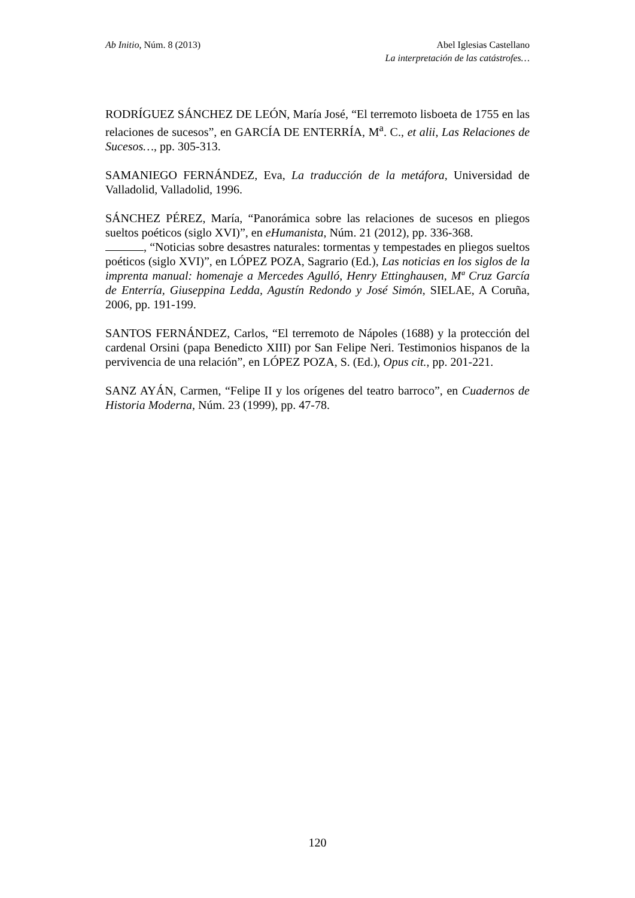Ab Initio, Núm. 8 (2013) Abel Iglesias Castellano
La interpretación de las catástrofes…
RODRÍGUEZ SÁNCHEZ DE LEÓN, María José, “El terremoto lisboeta de 1755 en las relaciones de sucesos”, en GARCÍA DE ENTERRÍA, M<sup>a</sup>. C., et alii, Las Relaciones de Sucesos…, pp. 305-313.
SAMANIEGO FERNÁNDEZ, Eva, La traducción de la metáfora, Universidad de Valladolid, Valladolid, 1996.
SÁNCHEZ PÉREZ, María, “Panorámica sobre las relaciones de sucesos en pliegos sueltos poéticos (siglo XVI)”, en eHumanista, Núm. 21 (2012), pp. 336-368.
, “Noticias sobre desastres naturales: tormentas y tempestades en pliegos sueltos poéticos (siglo XVI)”, en LÓPEZ POZA, Sagrario (Ed.), Las noticias en los siglos de la imprenta manual: homenaje a Mercedes Agulló, Henry Ettinghausen, Mª Cruz García de Enterría, Giuseppina Ledda, Agustín Redondo y José Simón, SIELAE, A Coruña, 2006, pp. 191-199.
SANTOS FERNÁNDEZ, Carlos, “El terremoto de Nápoles (1688) y la protección del cardenal Orsini (papa Benedicto XIII) por San Felipe Neri. Testimonios hispanos de la pervivencia de una relación”, en LÓPEZ POZA, S. (Ed.), Opus cit., pp. 201-221.
SANZ AYÁN, Carmen, “Felipe II y los orígenes del teatro barroco”, en Cuadernos de Historia Moderna, Núm. 23 (1999), pp. 47-78.
120